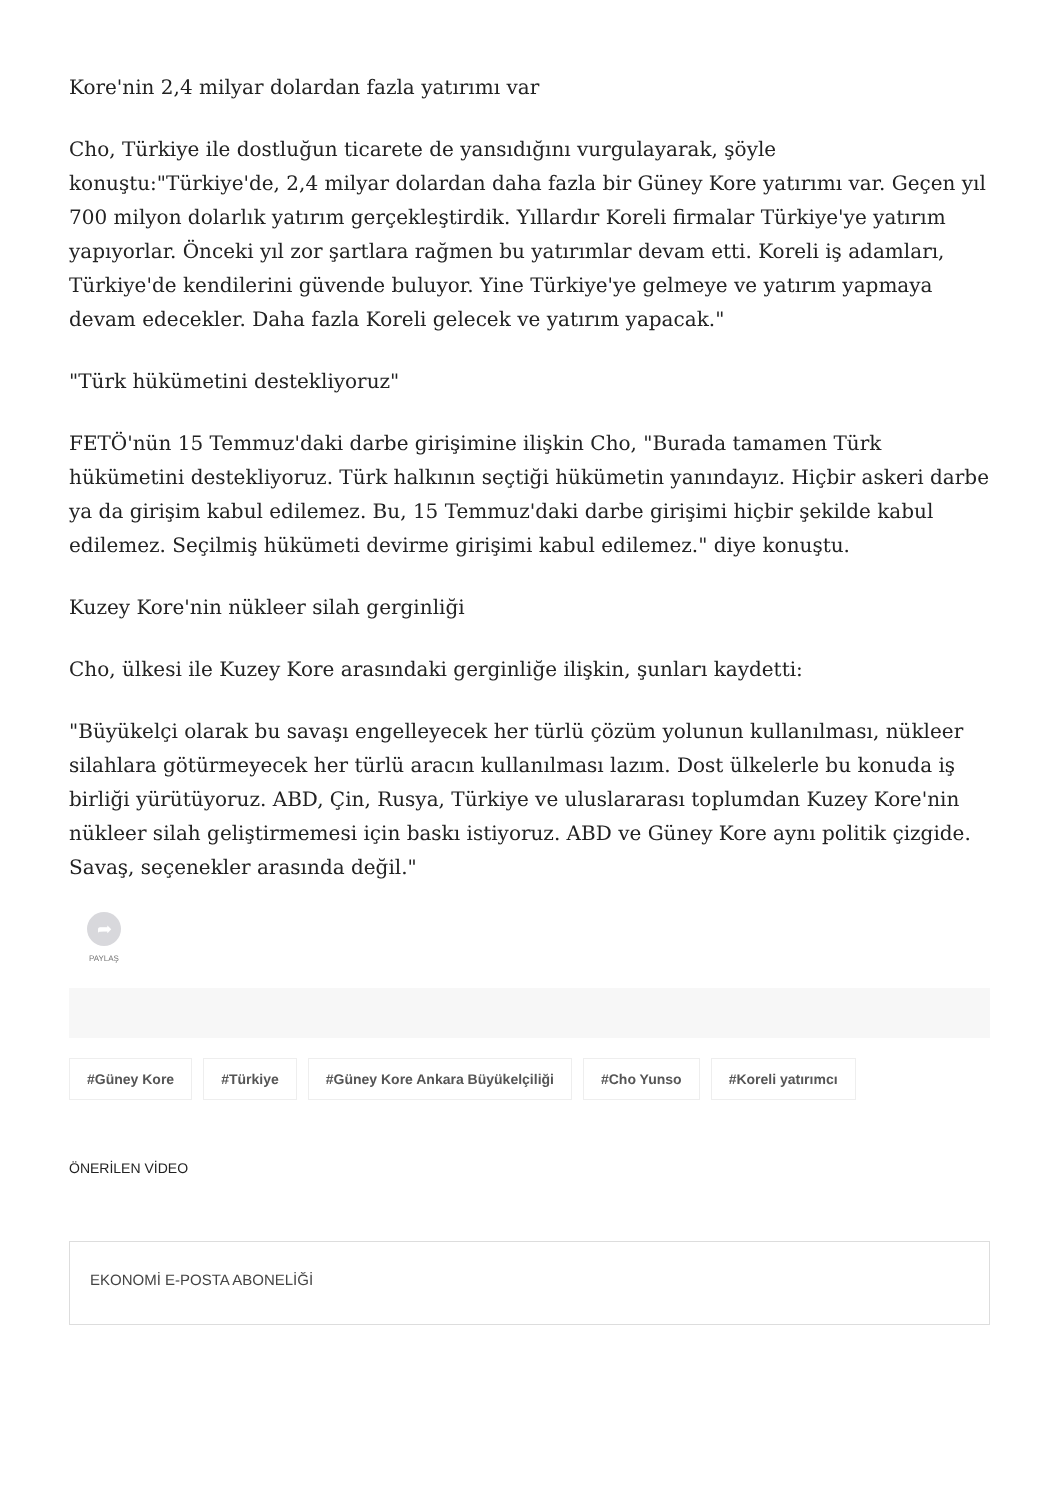Kore'nin 2,4 milyar dolardan fazla yatırımı var
Cho, Türkiye ile dostluğun ticarete de yansıdığını vurgulayarak, şöyle konuştu:"Türkiye'de, 2,4 milyar dolardan daha fazla bir Güney Kore yatırımı var. Geçen yıl 700 milyon dolarlık yatırım gerçekleştirdik. Yıllardır Koreli firmalar Türkiye'ye yatırım yapıyorlar. Önceki yıl zor şartlara rağmen bu yatırımlar devam etti. Koreli iş adamları, Türkiye'de kendilerini güvende buluyor. Yine Türkiye'ye gelmeye ve yatırım yapmaya devam edecekler. Daha fazla Koreli gelecek ve yatırım yapacak."
"Türk hükümetini destekliyoruz"
FETÖ'nün 15 Temmuz'daki darbe girişimine ilişkin Cho, "Burada tamamen Türk hükümetini destekliyoruz. Türk halkının seçtiği hükümetin yanındayız. Hiçbir askeri darbe ya da girişim kabul edilemez. Bu, 15 Temmuz'daki darbe girişimi hiçbir şekilde kabul edilemez. Seçilmiş hükümeti devirme girişimi kabul edilemez." diye konuştu.
Kuzey Kore'nin nükleer silah gerginliği
Cho, ülkesi ile Kuzey Kore arasındaki gerginliğe ilişkin, şunları kaydetti:
"Büyükelçi olarak bu savaşı engelleyecek her türlü çözüm yolunun kullanılması, nükleer silahlara götürmeyecek her türlü aracın kullanılması lazım. Dost ülkelerle bu konuda iş birliği yürütüyoruz. ABD, Çin, Rusya, Türkiye ve uluslararası toplumdan Kuzey Kore'nin nükleer silah geliştirmemesi için baskı istiyoruz. ABD ve Güney Kore aynı politik çizgide. Savaş, seçenekler arasında değil."
➦
PAYLAŞ
#Güney Kore #Türkiye #Güney Kore Ankara Büyükelçiliği #Cho Yunso #Koreli yatırımcı
ÖNERİLEN VİDEO
EKONOMİ E-POSTA ABONELİĞİ